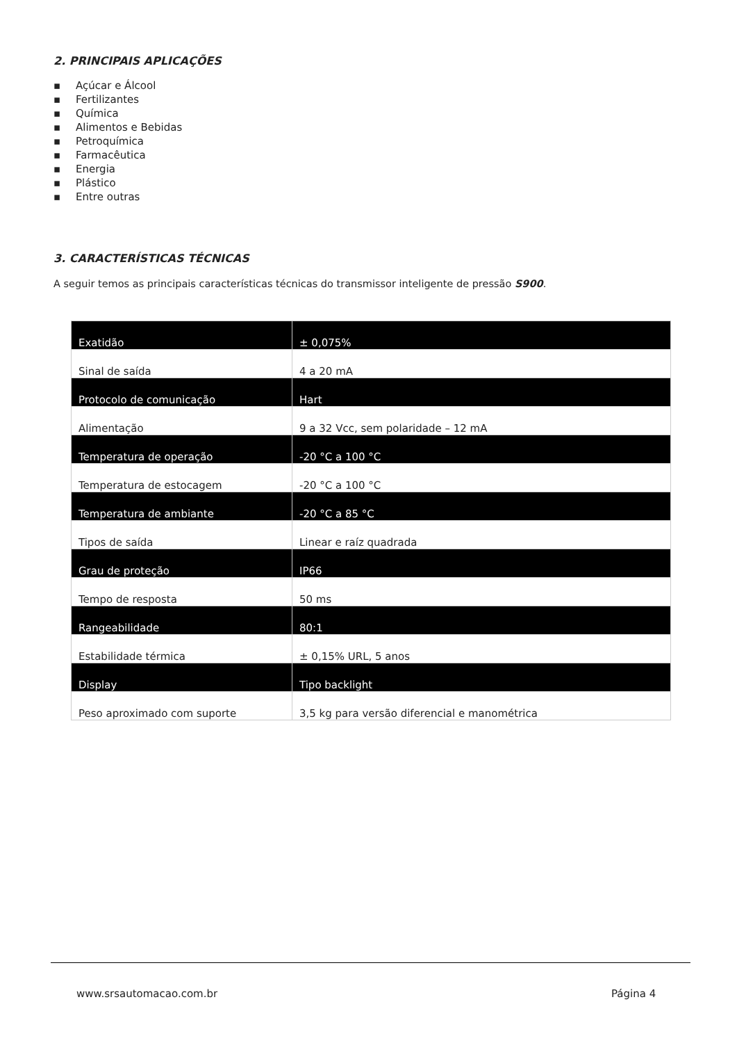2. PRINCIPAIS APLICAÇÕES
▪ Açúcar e Álcool
▪ Fertilizantes
▪ Química
▪ Alimentos e Bebidas
▪ Petroquímica
▪ Farmacêutica
▪ Energia
▪ Plástico
▪ Entre outras
3. CARACTERÍSTICAS TÉCNICAS
A seguir temos as principais características técnicas do transmissor inteligente de pressão S900.
| Exatidão | ± 0,075% |
| Sinal de saída | 4 a 20 mA |
| Protocolo de comunicação | Hart |
| Alimentação | 9 a 32 Vcc, sem polaridade – 12 mA |
| Temperatura de operação | -20 °C a 100 °C |
| Temperatura de estocagem | -20 °C a 100 °C |
| Temperatura de ambiante | -20 °C a 85 °C |
| Tipos de saída | Linear e raíz quadrada |
| Grau de proteção | IP66 |
| Tempo de resposta | 50 ms |
| Rangeabilidade | 80:1 |
| Estabilidade térmica | ± 0,15% URL, 5 anos |
| Display | Tipo backlight |
| Peso aproximado com suporte | 3,5 kg para versão diferencial e manométrica |
www.srsautomacao.com.br Página 4